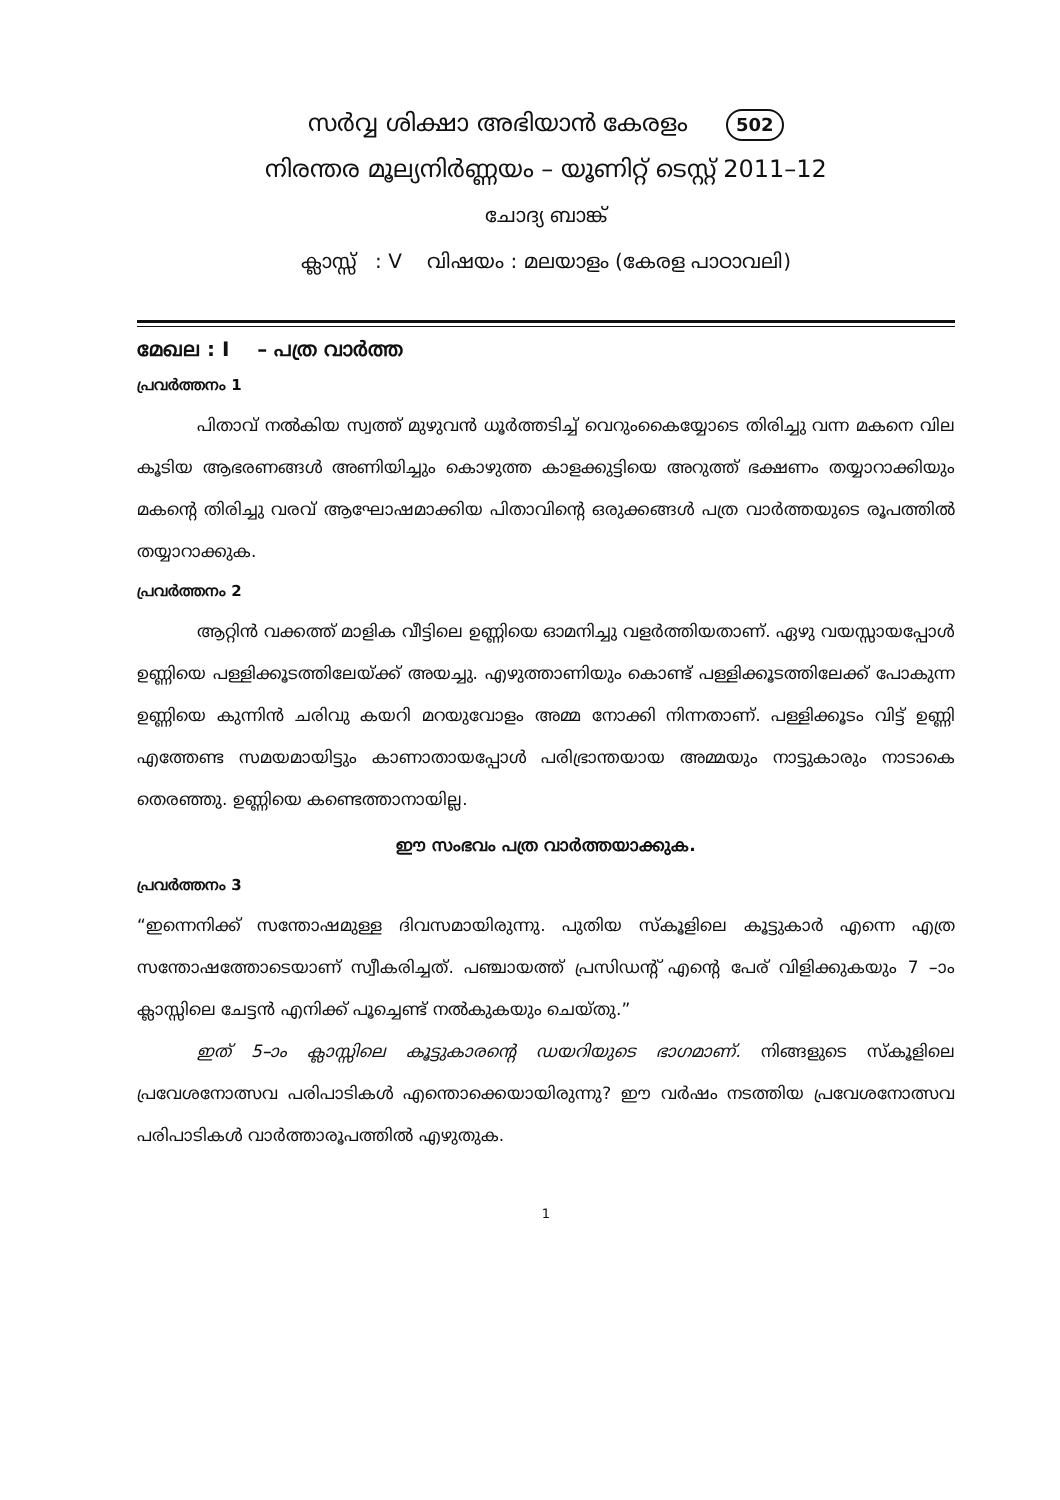സർവ്വ ശിക്ഷാ അഭിയാൻ കേരളം 502
നിരന്തര മൂല്യനിർണ്ണയം – യൂണിറ്റ് ടെസ്റ്റ് 2011–12
ചോദ്യ ബാങ്ക്
ക്ലാസ്സ് : V വിഷയം : മലയാളം (കേരള പാഠാവലി)
മേഖല : I – പത്ര വാർത്ത
പ്രവർത്തനം 1
പിതാവ് നൽകിയ സ്വത്ത് മുഴുവൻ ധൂർത്തടിച്ച് വെറുംകൈയ്യോടെ തിരിച്ചു വന്ന മകനെ വില കൂടിയ ആഭരണങ്ങൾ അണിയിച്ചും കൊഴുത്ത കാളക്കുട്ടിയെ അറുത്ത് ഭക്ഷണം തയ്യാറാക്കിയും മകന്റെ തിരിച്ചു വരവ് ആഘോഷമാക്കിയ പിതാവിന്റെ ഒരുക്കങ്ങൾ പത്ര വാർത്തയുടെ രൂപത്തിൽ തയ്യാറാക്കുക.
പ്രവർത്തനം 2
ആറ്റിൻ വക്കത്ത് മാളിക വീട്ടിലെ ഉണ്ണിയെ ഓമനിച്ചു വളർത്തിയതാണ്. ഏഴു വയസ്സായപ്പോൾ ഉണ്ണിയെ പള്ളിക്കൂടത്തിലേയ്ക്ക് അയച്ചു. എഴുത്താണിയും കൊണ്ട് പള്ളിക്കൂടത്തിലേക്ക് പോകുന്ന ഉണ്ണിയെ കുന്നിൻ ചരിവു കയറി മറയുവോളം അമ്മ നോക്കി നിന്നതാണ്. പള്ളിക്കൂടം വിട്ട് ഉണ്ണി എത്തേണ്ട സമയമായിട്ടും കാണാതായപ്പോൾ പരിഭ്രാന്തയായ അമ്മയും നാട്ടുകാരും നാടാകെ തെരഞ്ഞു. ഉണ്ണിയെ കണ്ടെത്താനായില്ല.
ഈ സംഭവം പത്ര വാർത്തയാക്കുക.
പ്രവർത്തനം 3
“ഇന്നെനിക്ക് സന്തോഷമുള്ള ദിവസമായിരുന്നു. പുതിയ സ്കൂളിലെ കൂട്ടുകാർ എന്നെ എത്ര സന്തോഷത്തോടെയാണ് സ്വീകരിച്ചത്. പഞ്ചായത്ത് പ്രസിഡന്റ് എന്റെ പേര് വിളിക്കുകയും 7 –ാം ക്ലാസ്സിലെ ചേട്ടൻ എനിക്ക് പൂച്ചെണ്ട് നൽകുകയും ചെയ്തു.”
ഇത് 5–ാം ക്ലാസ്സിലെ കൂട്ടുകാരന്റെ ഡയറിയുടെ ഭാഗമാണ്. നിങ്ങളുടെ സ്കൂളിലെ പ്രവേശനോത്സവ പരിപാടികൾ എന്തൊക്കെയായിരുന്നു? ഈ വർഷം നടത്തിയ പ്രവേശനോത്സവ പരിപാടികൾ വാർത്താരൂപത്തിൽ എഴുതുക.
1